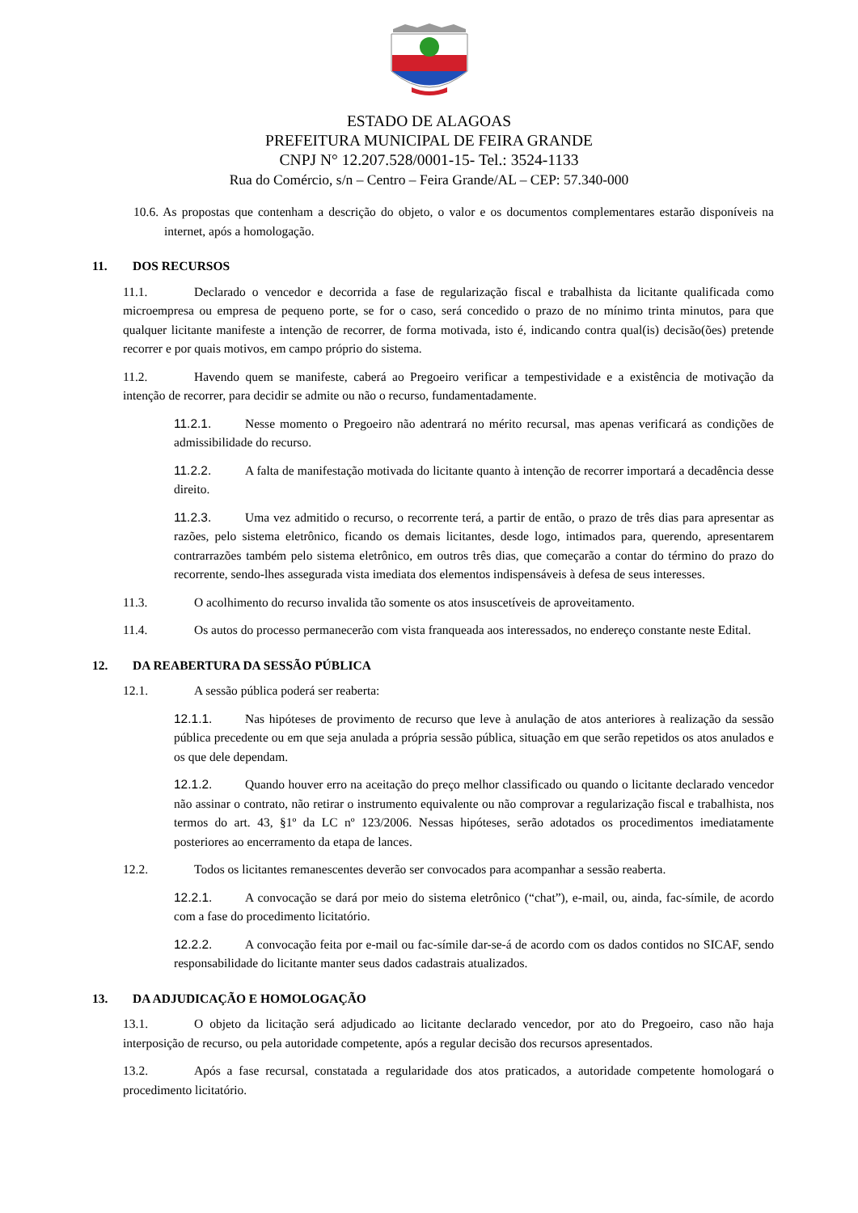ESTADO DE ALAGOAS
PREFEITURA MUNICIPAL DE FEIRA GRANDE
CNPJ N° 12.207.528/0001-15- Tel.: 3524-1133
Rua do Comércio, s/n – Centro – Feira Grande/AL – CEP: 57.340-000
10.6. As propostas que contenham a descrição do objeto, o valor e os documentos complementares estarão disponíveis na internet, após a homologação.
11. DOS RECURSOS
11.1. Declarado o vencedor e decorrida a fase de regularização fiscal e trabalhista da licitante qualificada como microempresa ou empresa de pequeno porte, se for o caso, será concedido o prazo de no mínimo trinta minutos, para que qualquer licitante manifeste a intenção de recorrer, de forma motivada, isto é, indicando contra qual(is) decisão(ões) pretende recorrer e por quais motivos, em campo próprio do sistema.
11.2. Havendo quem se manifeste, caberá ao Pregoeiro verificar a tempestividade e a existência de motivação da intenção de recorrer, para decidir se admite ou não o recurso, fundamentadamente.
11.2.1. Nesse momento o Pregoeiro não adentrará no mérito recursal, mas apenas verificará as condições de admissibilidade do recurso.
11.2.2. A falta de manifestação motivada do licitante quanto à intenção de recorrer importará a decadência desse direito.
11.2.3. Uma vez admitido o recurso, o recorrente terá, a partir de então, o prazo de três dias para apresentar as razões, pelo sistema eletrônico, ficando os demais licitantes, desde logo, intimados para, querendo, apresentarem contrarrazões também pelo sistema eletrônico, em outros três dias, que começarão a contar do término do prazo do recorrente, sendo-lhes assegurada vista imediata dos elementos indispensáveis à defesa de seus interesses.
11.3. O acolhimento do recurso invalida tão somente os atos insuscetíveis de aproveitamento.
11.4. Os autos do processo permanecerão com vista franqueada aos interessados, no endereço constante neste Edital.
12. DA REABERTURA DA SESSÃO PÚBLICA
12.1. A sessão pública poderá ser reaberta:
12.1.1. Nas hipóteses de provimento de recurso que leve à anulação de atos anteriores à realização da sessão pública precedente ou em que seja anulada a própria sessão pública, situação em que serão repetidos os atos anulados e os que dele dependam.
12.1.2. Quando houver erro na aceitação do preço melhor classificado ou quando o licitante declarado vencedor não assinar o contrato, não retirar o instrumento equivalente ou não comprovar a regularização fiscal e trabalhista, nos termos do art. 43, §1º da LC nº 123/2006. Nessas hipóteses, serão adotados os procedimentos imediatamente posteriores ao encerramento da etapa de lances.
12.2. Todos os licitantes remanescentes deverão ser convocados para acompanhar a sessão reaberta.
12.2.1. A convocação se dará por meio do sistema eletrônico (“chat”), e-mail, ou, ainda, fac-símile, de acordo com a fase do procedimento licitatório.
12.2.2. A convocação feita por e-mail ou fac-símile dar-se-á de acordo com os dados contidos no SICAF, sendo responsabilidade do licitante manter seus dados cadastrais atualizados.
13. DA ADJUDICAÇÃO E HOMOLOGAÇÃO
13.1. O objeto da licitação será adjudicado ao licitante declarado vencedor, por ato do Pregoeiro, caso não haja interposição de recurso, ou pela autoridade competente, após a regular decisão dos recursos apresentados.
13.2. Após a fase recursal, constatada a regularidade dos atos praticados, a autoridade competente homologará o procedimento licitatório.